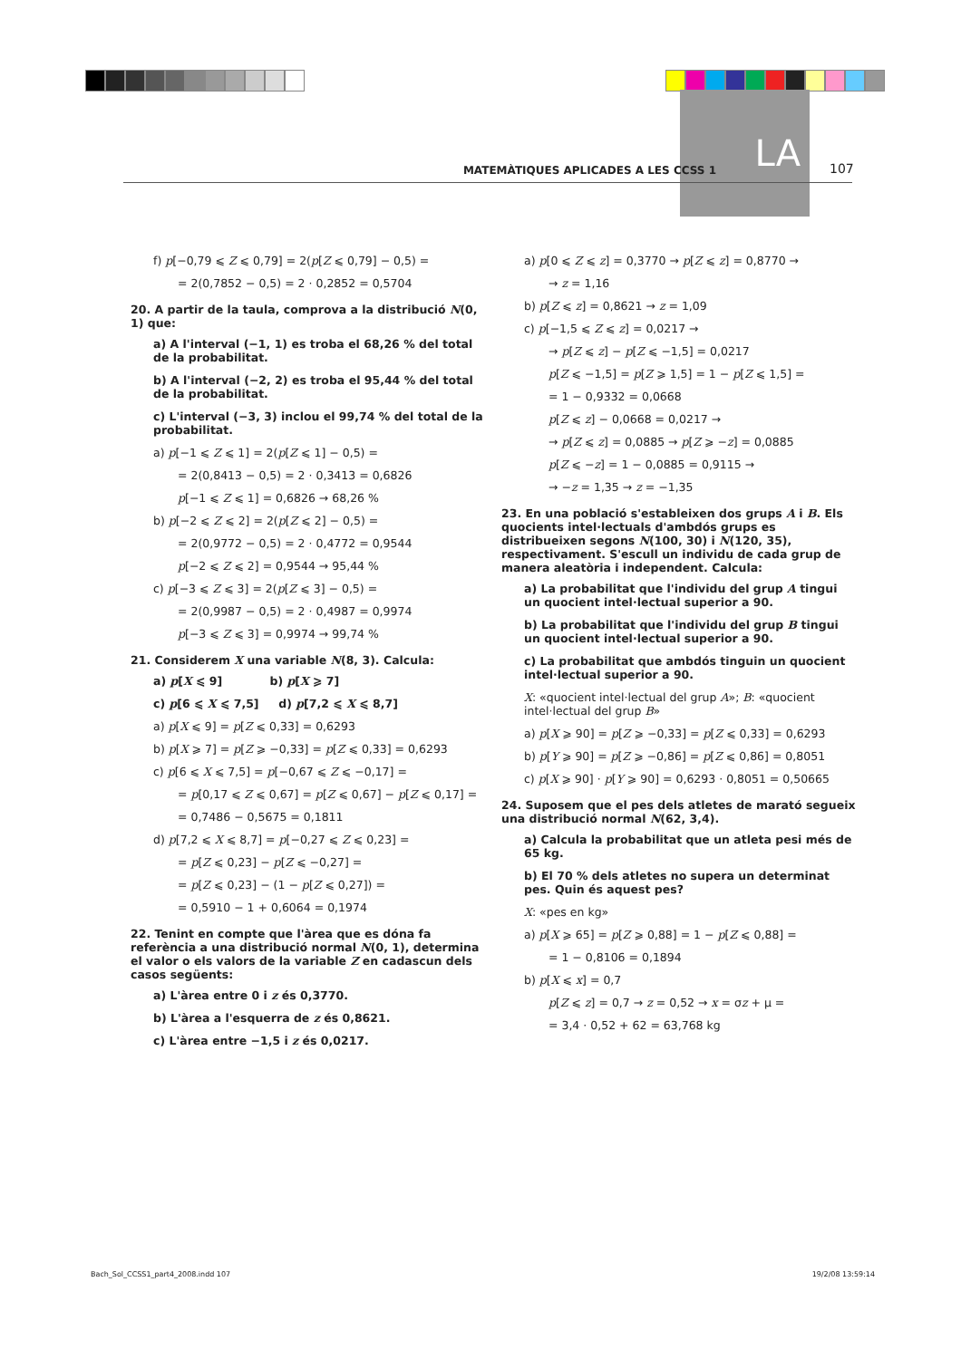LA
MATEMÀTIQUES APLICADES A LES CCSS 1 107
f) p[−0,79 ⩽ Z ⩽ 0,79] = 2(p[Z ⩽ 0,79] − 0,5) =
= 2(0,7852 − 0,5) = 2 · 0,2852 = 0,5704
20. A partir de la taula, comprova a la distribució N(0, 1) que:
a) A l'interval (−1, 1) es troba el 68,26 % del total de la probabilitat.
b) A l'interval (−2, 2) es troba el 95,44 % del total de la probabilitat.
c) L'interval (−3, 3) inclou el 99,74 % del total de la probabilitat.
a) p[−1 ⩽ Z ⩽ 1] = 2(p[Z ⩽ 1] − 0,5) =
= 2(0,8413 − 0,5) = 2 · 0,3413 = 0,6826
p[−1 ⩽ Z ⩽ 1] = 0,6826 → 68,26 %
b) p[−2 ⩽ Z ⩽ 2] = 2(p[Z ⩽ 2] − 0,5) =
= 2(0,9772 − 0,5) = 2 · 0,4772 = 0,9544
p[−2 ⩽ Z ⩽ 2] = 0,9544 → 95,44 %
c) p[−3 ⩽ Z ⩽ 3] = 2(p[Z ⩽ 3] − 0,5) =
= 2(0,9987 − 0,5) = 2 · 0,4987 = 0,9974
p[−3 ⩽ Z ⩽ 3] = 0,9974 → 99,74 %
21. Considerem X una variable N(8, 3). Calcula:
a) p[X ⩽ 9] b) p[X ⩾ 7]
c) p[6 ⩽ X ⩽ 7,5] d) p[7,2 ⩽ X ⩽ 8,7]
a) p[X ⩽ 9] = p[Z ⩽ 0,33] = 0,6293
b) p[X ⩾ 7] = p[Z ⩾ −0,33] = p[Z ⩽ 0,33] = 0,6293
c) p[6 ⩽ X ⩽ 7,5] = p[−0,67 ⩽ Z ⩽ −0,17] =
= p[0,17 ⩽ Z ⩽ 0,67] = p[Z ⩽ 0,67] − p[Z ⩽ 0,17] =
= 0,7486 − 0,5675 = 0,1811
d) p[7,2 ⩽ X ⩽ 8,7] = p[−0,27 ⩽ Z ⩽ 0,23] =
= p[Z ⩽ 0,23] − p[Z ⩽ −0,27] =
= p[Z ⩽ 0,23] − (1 − p[Z ⩽ 0,27]) =
= 0,5910 − 1 + 0,6064 = 0,1974
22. Tenint en compte que l'àrea que es dóna fa referència a una distribució normal N(0, 1), determina el valor o els valors de la variable Z en cadascun dels casos següents:
a) L'àrea entre 0 i z és 0,3770.
b) L'àrea a l'esquerra de z és 0,8621.
c) L'àrea entre −1,5 i z és 0,0217.
a) p[0 ⩽ Z ⩽ z] = 0,3770 → p[Z ⩽ z] = 0,8770 →
→ z = 1,16
b) p[Z ⩽ z] = 0,8621 → z = 1,09
c) p[−1,5 ⩽ Z ⩽ z] = 0,0217 →
→ p[Z ⩽ z] − p[Z ⩽ −1,5] = 0,0217
p[Z ⩽ −1,5] = p[Z ⩾ 1,5] = 1 − p[Z ⩽ 1,5] =
= 1 − 0,9332 = 0,0668
p[Z ⩽ z] − 0,0668 = 0,0217 →
→ p[Z ⩽ z] = 0,0885 → p[Z ⩾ −z] = 0,0885
p[Z ⩽ −z] = 1 − 0,0885 = 0,9115 →
→ −z = 1,35 → z = −1,35
23. En una població s'estableixen dos grups A i B. Els quocients intel·lectuals d'ambdós grups es distribueixen segons N(100, 30) i N(120, 35), respectivament. S'escull un individu de cada grup de manera aleatòria i independent. Calcula:
a) La probabilitat que l'individu del grup A tingui un quocient intel·lectual superior a 90.
b) La probabilitat que l'individu del grup B tingui un quocient intel·lectual superior a 90.
c) La probabilitat que ambdós tinguin un quocient intel·lectual superior a 90.
X: «quocient intel·lectual del grup A»; B: «quocient intel·lectual del grup B»
a) p[X ⩾ 90] = p[Z ⩾ −0,33] = p[Z ⩽ 0,33] = 0,6293
b) p[Y ⩾ 90] = p[Z ⩾ −0,86] = p[Z ⩽ 0,86] = 0,8051
c) p[X ⩾ 90] · p[Y ⩾ 90] = 0,6293 · 0,8051 = 0,50665
24. Suposem que el pes dels atletes de marató segueix una distribució normal N(62, 3,4).
a) Calcula la probabilitat que un atleta pesi més de 65 kg.
b) El 70 % dels atletes no supera un determinat pes. Quin és aquest pes?
X: «pes en kg»
a) p[X ⩾ 65] = p[Z ⩾ 0,88] = 1 − p[Z ⩽ 0,88] =
= 1 − 0,8106 = 0,1894
b) p[X ⩽ x] = 0,7
p[Z ⩽ z] = 0,7 → z = 0,52 → x = σz + μ =
= 3,4 · 0,52 + 62 = 63,768 kg
Bach_Sol_CCSS1_part4_2008.indd 107 19/2/08 13:59:14